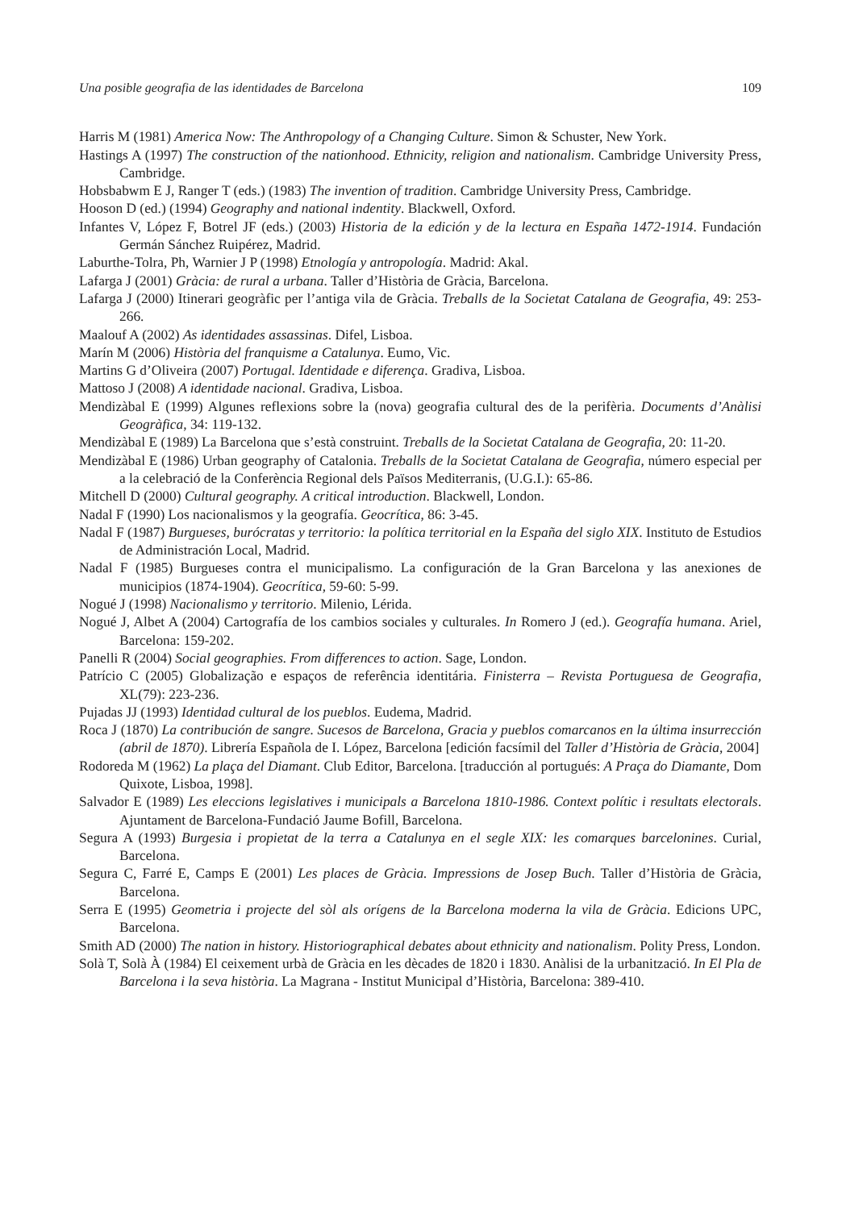Una posible geografia de las identidades de Barcelona 109
Harris M (1981) America Now: The Anthropology of a Changing Culture. Simon & Schuster, New York.
Hastings A (1997) The construction of the nationhood. Ethnicity, religion and nationalism. Cambridge University Press, Cambridge.
Hobsbabwm E J, Ranger T (eds.) (1983) The invention of tradition. Cambridge University Press, Cambridge.
Hooson D (ed.) (1994) Geography and national indentity. Blackwell, Oxford.
Infantes V, López F, Botrel JF (eds.) (2003) Historia de la edición y de la lectura en España 1472-1914. Fundación Germán Sánchez Ruipérez, Madrid.
Laburthe-Tolra, Ph, Warnier J P (1998) Etnología y antropología. Madrid: Akal.
Lafarga J (2001) Gràcia: de rural a urbana. Taller d’Història de Gràcia, Barcelona.
Lafarga J (2000) Itinerari geogràfic per l’antiga vila de Gràcia. Treballs de la Societat Catalana de Geografia, 49: 253-266.
Maalouf A (2002) As identidades assassinas. Difel, Lisboa.
Marín M (2006) Història del franquisme a Catalunya. Eumo, Vic.
Martins G d’Oliveira (2007) Portugal. Identidade e diferença. Gradiva, Lisboa.
Mattoso J (2008) A identidade nacional. Gradiva, Lisboa.
Mendizàbal E (1999) Algunes reflexions sobre la (nova) geografia cultural des de la perifèria. Documents d’Anàlisi Geogràfica, 34: 119-132.
Mendizàbal E (1989) La Barcelona que s’està construint. Treballs de la Societat Catalana de Geografia, 20: 11-20.
Mendizàbal E (1986) Urban geography of Catalonia. Treballs de la Societat Catalana de Geografia, número especial per a la celebració de la Conferència Regional dels Països Mediterranis, (U.G.I.): 65-86.
Mitchell D (2000) Cultural geography. A critical introduction. Blackwell, London.
Nadal F (1990) Los nacionalismos y la geografía. Geocrítica, 86: 3-45.
Nadal F (1987) Burgueses, burócratas y territorio: la política territorial en la España del siglo XIX. Instituto de Estudios de Administración Local, Madrid.
Nadal F (1985) Burgueses contra el municipalismo. La configuración de la Gran Barcelona y las anexiones de municipios (1874-1904). Geocrítica, 59-60: 5-99.
Nogué J (1998) Nacionalismo y territorio. Milenio, Lérida.
Nogué J, Albet A (2004) Cartografía de los cambios sociales y culturales. In Romero J (ed.). Geografía humana. Ariel, Barcelona: 159-202.
Panelli R (2004) Social geographies. From differences to action. Sage, London.
Patrício C (2005) Globalização e espaços de referência identitária. Finisterra – Revista Portuguesa de Geografia, XL(79): 223-236.
Pujadas JJ (1993) Identidad cultural de los pueblos. Eudema, Madrid.
Roca J (1870) La contribución de sangre. Sucesos de Barcelona, Gracia y pueblos comarcanos en la última insurrección (abril de 1870). Librería Española de I. López, Barcelona [edición facsímil del Taller d’Història de Gràcia, 2004]
Rodoreda M (1962) La plaça del Diamant. Club Editor, Barcelona. [traducción al portugués: A Praça do Diamante, Dom Quixote, Lisboa, 1998].
Salvador E (1989) Les eleccions legislatives i municipals a Barcelona 1810-1986. Context polític i resultats electorals. Ajuntament de Barcelona-Fundació Jaume Bofill, Barcelona.
Segura A (1993) Burgesia i propietat de la terra a Catalunya en el segle XIX: les comarques barcelonines. Curial, Barcelona.
Segura C, Farré E, Camps E (2001) Les places de Gràcia. Impressions de Josep Buch. Taller d’Història de Gràcia, Barcelona.
Serra E (1995) Geometria i projecte del sòl als orígens de la Barcelona moderna la vila de Gràcia. Edicions UPC, Barcelona.
Smith AD (2000) The nation in history. Historiographical debates about ethnicity and nationalism. Polity Press, London.
Solà T, Solà À (1984) El ceixement urbà de Gràcia en les dècades de 1820 i 1830. Anàlisi de la urbanització. In El Pla de Barcelona i la seva història. La Magrana - Institut Municipal d’Història, Barcelona: 389-410.